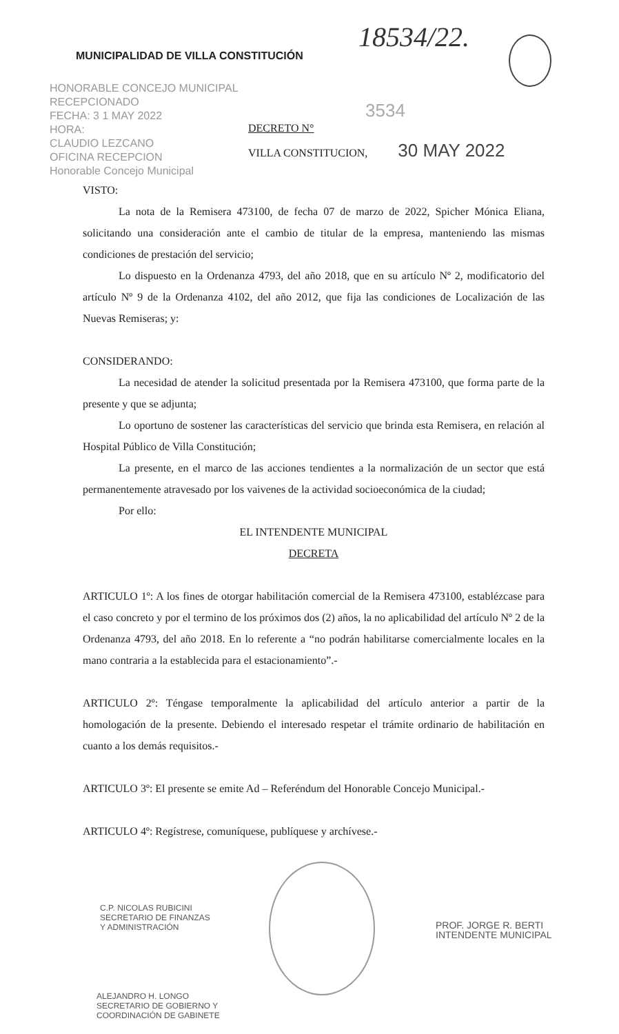MUNICIPALIDAD DE VILLA CONSTITUCIÓN
18534/22.
HONORABLE CONCEJO MUNICIPAL
RECEPCIONADO
FECHA: 3 1 MAY 2022
HORA:
CLAUDIO LEZCANO
OFICINA RECEPCION
Honorable Concejo Municipal
3534
DECRETO N°
VILLA CONSTITUCION, 30 MAY 2022
VISTO:
La nota de la Remisera 473100, de fecha 07 de marzo de 2022, Spicher Mónica Eliana, solicitando una consideración ante el cambio de titular de la empresa, manteniendo las mismas condiciones de prestación del servicio;
Lo dispuesto en la Ordenanza 4793, del año 2018, que en su artículo Nº 2, modificatorio del artículo Nº 9 de la Ordenanza 4102, del año 2012, que fija las condiciones de Localización de las Nuevas Remiseras; y:
CONSIDERANDO:
La necesidad de atender la solicitud presentada por la Remisera 473100, que forma parte de la presente y que se adjunta;
Lo oportuno de sostener las características del servicio que brinda esta Remisera, en relación al Hospital Público de Villa Constitución;
La presente, en el marco de las acciones tendientes a la normalización de un sector que está permanentemente atravesado por los vaivenes de la actividad socioeconómica de la ciudad;
Por ello:
EL INTENDENTE MUNICIPAL
DECRETA
ARTICULO 1º: A los fines de otorgar habilitación comercial de la Remisera 473100, establézcase para el caso concreto y por el termino de los próximos dos (2) años, la no aplicabilidad del artículo Nº 2 de la Ordenanza 4793, del año 2018. En lo referente a “no podrán habilitarse comercialmente locales en la mano contraria a la establecida para el estacionamiento”.-
ARTICULO 2º: Téngase temporalmente la aplicabilidad del artículo anterior a partir de la homologación de la presente. Debiendo el interesado respetar el trámite ordinario de habilitación en cuanto a los demás requisitos.-
ARTICULO 3º: El presente se emite Ad – Referéndum del Honorable Concejo Municipal.-
ARTICULO 4º: Regístrese, comuníquese, publíquese y archívese.-
C.P. NICOLAS RUBICINI
SECRETARIO DE FINANZAS
Y ADMINISTRACIÓN
PROF. JORGE R. BERTI
INTENDENTE MUNICIPAL
ALEJANDRO H. LONGO
SECRETARIO DE GOBIERNO Y
COORDINACIÓN DE GABINETE